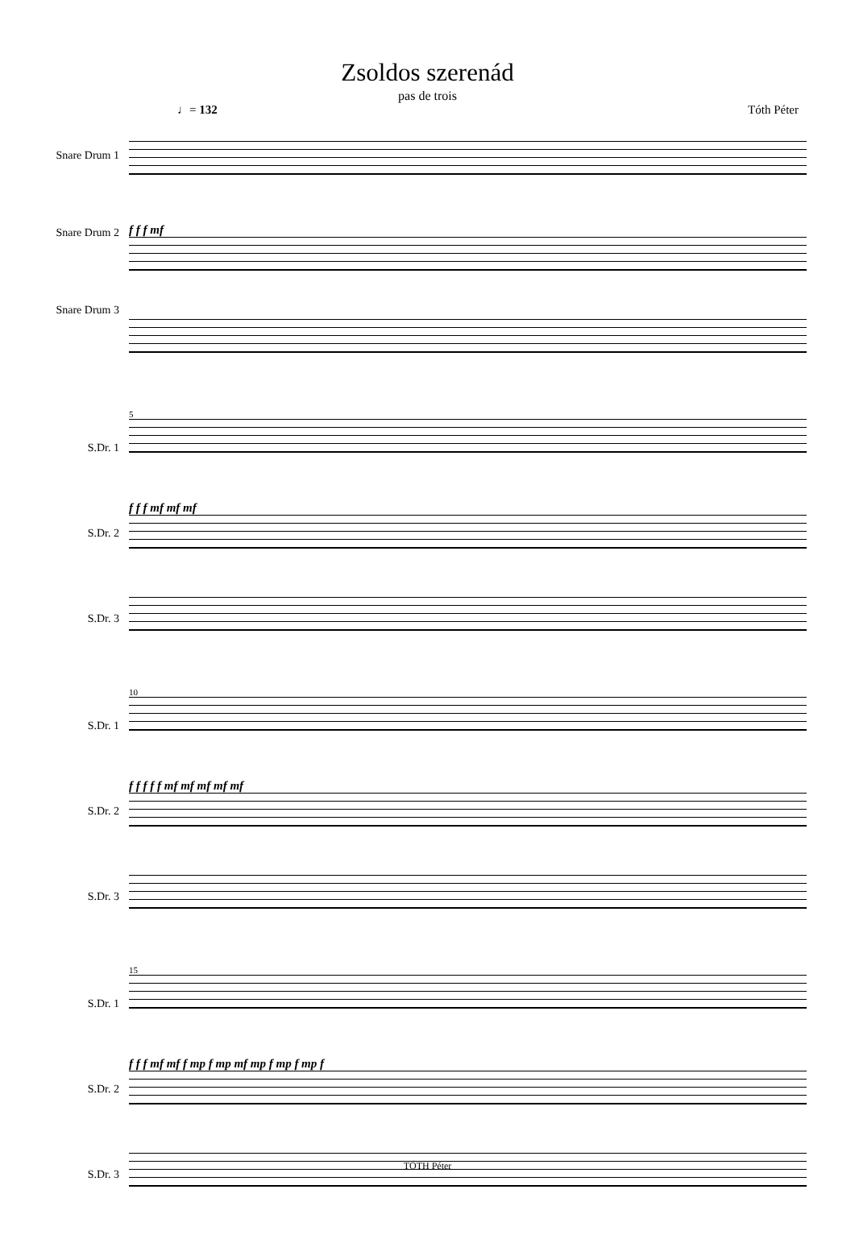Zsoldos szerenád
pas de trois
♩= 132 Tóth Péter
Snare Drum 1
Snare Drum 2
Snare Drum 3
f f f mf
S.Dr. 1
S.Dr. 2
S.Dr. 3
5
f f f mf mf mf
S.Dr. 1
S.Dr. 2
S.Dr. 3
10
f f f f f mf mf mf mf mf
S.Dr. 1
S.Dr. 2
S.Dr. 3
15
f f f mf mf f mp f mp mf mp f mp f mp f
TÓTH Péter